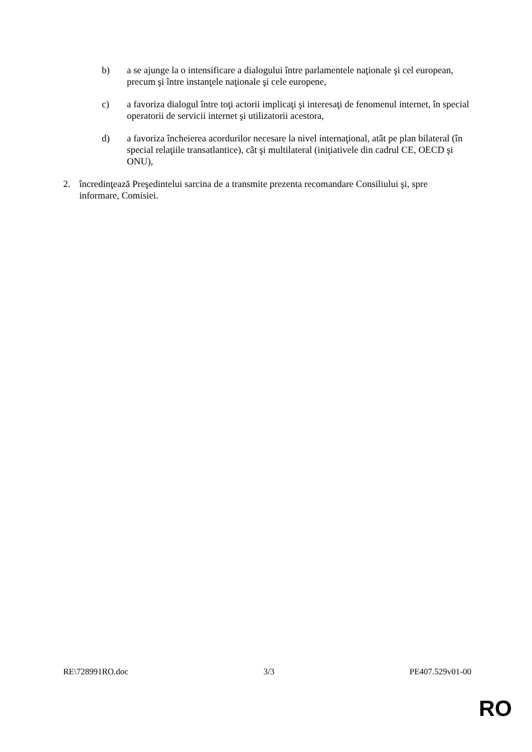b) a se ajunge la o intensificare a dialogului între parlamentele naţionale şi cel european, precum şi între instanţele naţionale şi cele europene,
c) a favoriza dialogul între toţi actorii implicaţi şi interesaţi de fenomenul internet, în special operatorii de servicii internet şi utilizatorii acestora,
d) a favoriza încheierea acordurilor necesare la nivel internaţional, atât pe plan bilateral (în special relaţiile transatlantice), cât şi multilateral (iniţiativele din cadrul CE, OECD şi ONU),
2. încredinţează Preşedintelui sarcina de a transmite prezenta recomandare Consiliului şi, spre informare, Comisiei.
RE\728991RO.doc 3/3 PE407.529v01-00
RO